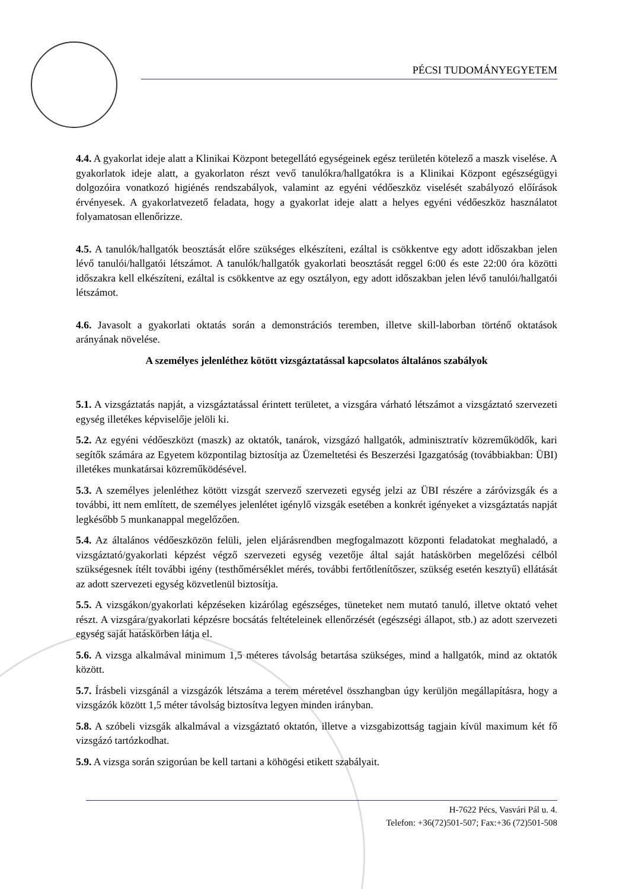PÉCSI TUDOMÁNYEGYETEM
4.4. A gyakorlat ideje alatt a Klinikai Központ betegellátó egységeinek egész területén kötelező a maszk viselése. A gyakorlatok ideje alatt, a gyakorlaton részt vevő tanulókra/hallgatókra is a Klinikai Központ egészségügyi dolgozóira vonatkozó higiénés rendszabályok, valamint az egyéni védőeszköz viselését szabályozó előírások érvényesek. A gyakorlatvezető feladata, hogy a gyakorlat ideje alatt a helyes egyéni védőeszköz használatot folyamatosan ellenőrizze.
4.5. A tanulók/hallgatók beosztását előre szükséges elkészíteni, ezáltal is csökkentve egy adott időszakban jelen lévő tanulói/hallgatói létszámot. A tanulók/hallgatók gyakorlati beosztását reggel 6:00 és este 22:00 óra közötti időszakra kell elkészíteni, ezáltal is csökkentve az egy osztályon, egy adott időszakban jelen lévő tanulói/hallgatói létszámot.
4.6. Javasolt a gyakorlati oktatás során a demonstrációs teremben, illetve skill-laborban történő oktatások arányának növelése.
A személyes jelenléthez kötött vizsgáztatással kapcsolatos általános szabályok
5.1. A vizsgáztatás napját, a vizsgáztatással érintett területet, a vizsgára várható létszámot a vizsgáztató szervezeti egység illetékes képviselője jelöli ki.
5.2. Az egyéni védőeszközt (maszk) az oktatók, tanárok, vizsgázó hallgatók, adminisztratív közreműködők, kari segítők számára az Egyetem központilag biztosítja az Üzemeltetési és Beszerzési Igazgatóság (továbbiakban: ÜBI) illetékes munkatársai közreműködésével.
5.3. A személyes jelenléthez kötött vizsgát szervező szervezeti egység jelzi az ÜBI részére a záróvizsgák és a további, itt nem említett, de személyes jelenlétet igénylő vizsgák esetében a konkrét igényeket a vizsgáztatás napját legkésőbb 5 munkanappal megelőzően.
5.4. Az általános védőeszközön felüli, jelen eljárásrendben megfogalmazott központi feladatokat meghaladó, a vizsgáztató/gyakorlati képzést végző szervezeti egység vezetője által saját hatáskörben megelőzési célból szükségesnek ítélt további igény (testhőmérséklet mérés, további fertőtlenítőszer, szükség esetén kesztyű) ellátását az adott szervezeti egység közvetlenül biztosítja.
5.5. A vizsgákon/gyakorlati képzéseken kizárólag egészséges, tüneteket nem mutató tanuló, illetve oktató vehet részt. A vizsgára/gyakorlati képzésre bocsátás feltételeinek ellenőrzését (egészségi állapot, stb.) az adott szervezeti egység saját hatáskörben látja el.
5.6. A vizsga alkalmával minimum 1,5 méteres távolság betartása szükséges, mind a hallgatók, mind az oktatók között.
5.7. Írásbeli vizsgánál a vizsgázók létszáma a terem méretével összhangban úgy kerüljön megállapításra, hogy a vizsgázók között 1,5 méter távolság biztosítva legyen minden irányban.
5.8. A szóbeli vizsgák alkalmával a vizsgáztató oktatón, illetve a vizsgabizottság tagjain kívül maximum két fő vizsgázó tartózkodhat.
5.9. A vizsga során szigorúan be kell tartani a köhögési etikett szabályait.
H-7622 Pécs, Vasvári Pál u. 4.
Telefon: +36(72)501-507; Fax:+36 (72)501-508